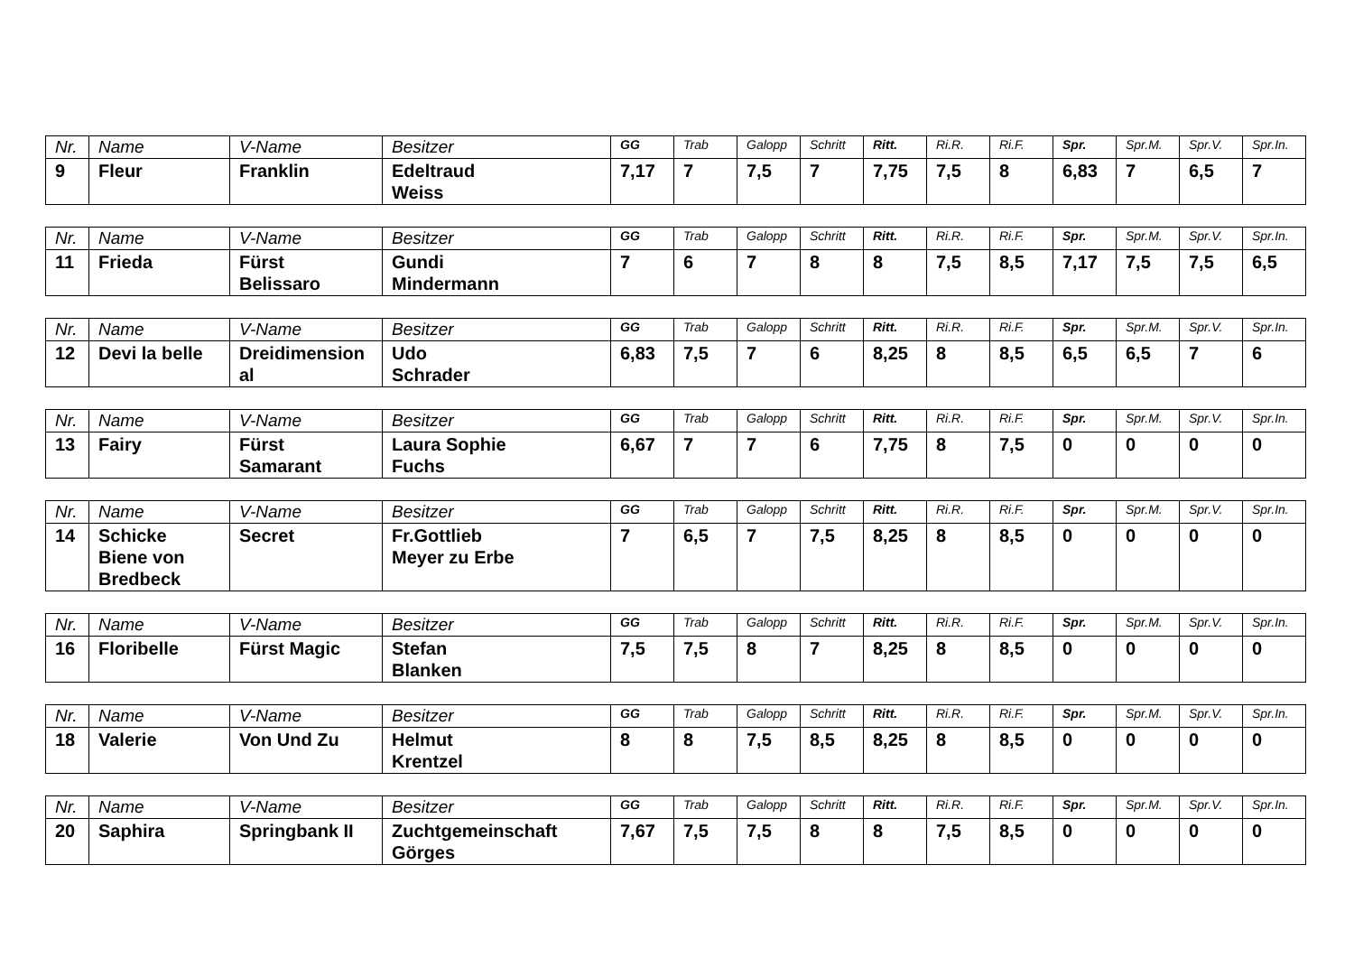| Nr. | Name | V-Name | Besitzer | GG | Trab | Galopp | Schritt | Ritt. | Ri.R. | Ri.F. | Spr. | Spr.M. | Spr.V. | Spr.In. |
| --- | --- | --- | --- | --- | --- | --- | --- | --- | --- | --- | --- | --- | --- | --- |
| 9 | Fleur | Franklin | Edeltraud Weiss | 7,17 | 7 | 7,5 | 7 | 7,75 | 7,5 | 8 | 6,83 | 7 | 6,5 | 7 |
| Nr. | Name | V-Name | Besitzer | GG | Trab | Galopp | Schritt | Ritt. | Ri.R. | Ri.F. | Spr. | Spr.M. | Spr.V. | Spr.In. |
| --- | --- | --- | --- | --- | --- | --- | --- | --- | --- | --- | --- | --- | --- | --- |
| 11 | Frieda | Fürst Belissaro | Gundi Mindermann | 7 | 6 | 7 | 8 | 8 | 7,5 | 8,5 | 7,17 | 7,5 | 7,5 | 6,5 |
| Nr. | Name | V-Name | Besitzer | GG | Trab | Galopp | Schritt | Ritt. | Ri.R. | Ri.F. | Spr. | Spr.M. | Spr.V. | Spr.In. |
| --- | --- | --- | --- | --- | --- | --- | --- | --- | --- | --- | --- | --- | --- | --- |
| 12 | Devi la belle | Dreidimension al | Udo Schrader | 6,83 | 7,5 | 7 | 6 | 8,25 | 8 | 8,5 | 6,5 | 6,5 | 7 | 6 |
| Nr. | Name | V-Name | Besitzer | GG | Trab | Galopp | Schritt | Ritt. | Ri.R. | Ri.F. | Spr. | Spr.M. | Spr.V. | Spr.In. |
| --- | --- | --- | --- | --- | --- | --- | --- | --- | --- | --- | --- | --- | --- | --- |
| 13 | Fairy | Fürst Samarant | Laura Sophie Fuchs | 6,67 | 7 | 7 | 6 | 7,75 | 8 | 7,5 | 0 | 0 | 0 | 0 |
| Nr. | Name | V-Name | Besitzer | GG | Trab | Galopp | Schritt | Ritt. | Ri.R. | Ri.F. | Spr. | Spr.M. | Spr.V. | Spr.In. |
| --- | --- | --- | --- | --- | --- | --- | --- | --- | --- | --- | --- | --- | --- | --- |
| 14 | Schicke Biene von Bredbeck | Secret | Fr.Gottlieb Meyer zu Erbe | 7 | 6,5 | 7 | 7,5 | 8,25 | 8 | 8,5 | 0 | 0 | 0 | 0 |
| Nr. | Name | V-Name | Besitzer | GG | Trab | Galopp | Schritt | Ritt. | Ri.R. | Ri.F. | Spr. | Spr.M. | Spr.V. | Spr.In. |
| --- | --- | --- | --- | --- | --- | --- | --- | --- | --- | --- | --- | --- | --- | --- |
| 16 | Floribelle | Fürst Magic | Stefan Blanken | 7,5 | 7,5 | 8 | 7 | 8,25 | 8 | 8,5 | 0 | 0 | 0 | 0 |
| Nr. | Name | V-Name | Besitzer | GG | Trab | Galopp | Schritt | Ritt. | Ri.R. | Ri.F. | Spr. | Spr.M. | Spr.V. | Spr.In. |
| --- | --- | --- | --- | --- | --- | --- | --- | --- | --- | --- | --- | --- | --- | --- |
| 18 | Valerie | Von Und Zu | Helmut Krentzel | 8 | 8 | 7,5 | 8,5 | 8,25 | 8 | 8,5 | 0 | 0 | 0 | 0 |
| Nr. | Name | V-Name | Besitzer | GG | Trab | Galopp | Schritt | Ritt. | Ri.R. | Ri.F. | Spr. | Spr.M. | Spr.V. | Spr.In. |
| --- | --- | --- | --- | --- | --- | --- | --- | --- | --- | --- | --- | --- | --- | --- |
| 20 | Saphira | Springbank II | Zuchtgemeinschaft Görges | 7,67 | 7,5 | 7,5 | 8 | 8 | 7,5 | 8,5 | 0 | 0 | 0 | 0 |